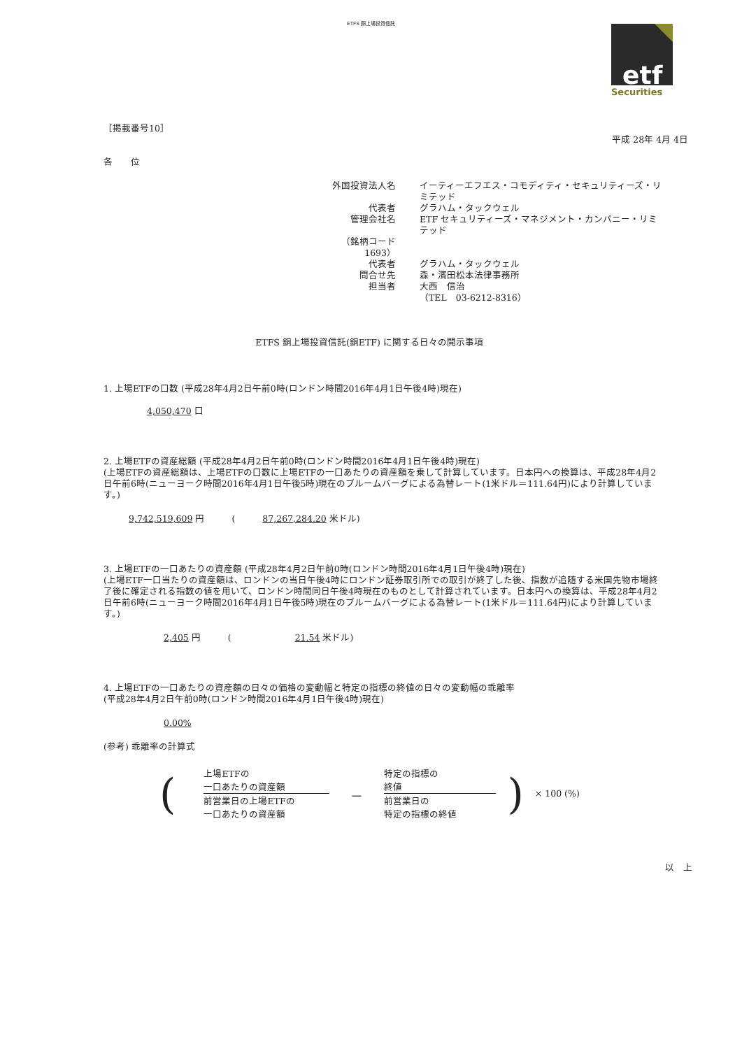ETFS 銅上場投資信託
etf
Securities
［掲載番号10］
平成 28年 4月 4日
各　　位
| 外国投資法人名 | イーティーエフエス・コモディティ・セキュリティーズ・リミテッド |
| 代表者 | グラハム・タックウェル |
| 管理会社名 | ETF セキュリティーズ・マネジメント・カンパニー・リミテッド |
| （銘柄コード 1693） | |
| 代表者 | グラハム・タックウェル |
| 問合せ先 | 森・濱田松本法律事務所 |
| 担当者 | 大西 信治 |
| | （TEL 03-6212-8316） |
ETFS 銅上場投資信託(銅ETF) に関する日々の開示事項
1. 上場ETFの口数 (平成28年4月2日午前0時(ロンドン時間2016年4月1日午後4時)現在)
4,050,470 口
2. 上場ETFの資産総額 (平成28年4月2日午前0時(ロンドン時間2016年4月1日午後4時)現在)
(上場ETFの資産総額は、上場ETFの口数に上場ETFの一口あたりの資産額を乗して計算しています。日本円への換算は、平成28年4月2日午前6時(ニューヨーク時間2016年4月1日午後5時)現在のブルームバーグによる為替レート(1米ドル＝111.64円)により計算しています。)
9,742,519,609 円　　　(　　　87,267,284.20 米ドル)
3. 上場ETFの一口あたりの資産額 (平成28年4月2日午前0時(ロンドン時間2016年4月1日午後4時)現在)
(上場ETF一口当たりの資産額は、ロンドンの当日午後4時にロンドン証券取引所での取引が終了した後、指数が追随する米国先物市場終了後に確定される指数の値を用いて、ロンドン時間同日午後4時現在のものとして計算されています。日本円への換算は、平成28年4月2日午前6時(ニューヨーク時間2016年4月1日午後5時)現在のブルームバーグによる為替レート(1米ドル＝111.64円)により計算しています。)
2,405 円　　　(　　　　　　　21.54 米ドル)
4. 上場ETFの一口あたりの資産額の日々の価格の変動幅と特定の指標の終値の日々の変動幅の乖離率
(平成28年4月2日午前0時(ロンドン時間2016年4月1日午後4時)現在)
0.00%
(参考) 乖離率の計算式
(
上場ETFの
一口あたりの資産額
前営業日の上場ETFの
一口あたりの資産額
－
特定の指標の
終値
前営業日の
特定の指標の終値
) × 100 (%)
以　上